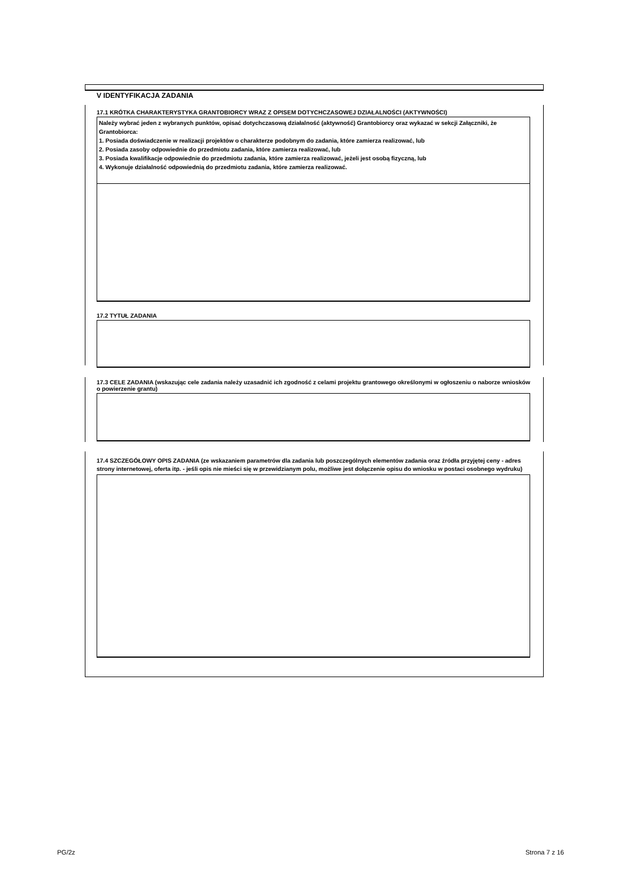V IDENTYFIKACJA ZADANIA
17.1 KRÓTKA CHARAKTERYSTYKA GRANTOBIORCY WRAZ Z OPISEM DOTYCHCZASOWEJ DZIAŁALNOŚCI (AKTYWNOŚCI)
Należy wybrać jeden z wybranych punktów, opisać dotychczasową działalność (aktywność) Grantobiorcy oraz wykazać w sekcji Załączniki, że Grantobiorca:
1. Posiada doświadczenie w realizacji projektów o charakterze podobnym do zadania, które zamierza realizować, lub
2. Posiada zasoby odpowiednie do przedmiotu zadania, które zamierza realizować, lub
3. Posiada kwalifikacje odpowiednie do przedmiotu zadania, które zamierza realizować, jeżeli jest osobą fizyczną, lub
4. Wykonuje działalność odpowiednią do przedmiotu zadania, które zamierza realizować.
17.2 TYTUŁ ZADANIA
17.3 CELE ZADANIA (wskazując cele zadania należy uzasadnić ich zgodność z celami projektu grantowego określonymi w ogłoszeniu o naborze wniosków o powierzenie grantu)
17.4 SZCZEGÓŁOWY OPIS ZADANIA (ze wskazaniem parametrów dla zadania lub poszczególnych elementów zadania oraz źródła przyjętej ceny - adres strony internetowej, oferta itp. - jeśli opis nie mieści się w przewidzianym polu, możliwe jest dołączenie opisu do wniosku w postaci osobnego wydruku)
PG/2z Strona 7 z 16